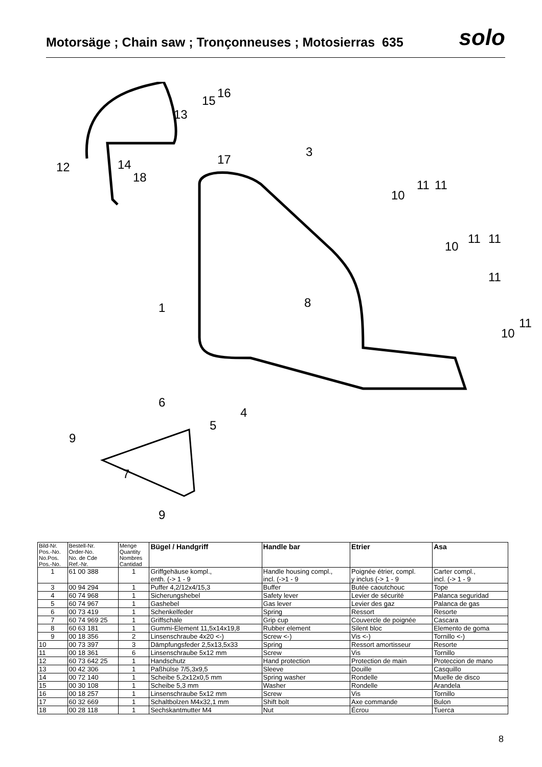Motorsäge ; Chain saw ; Tronçonneuses ; Motosierras 635
solo
12
14
18
13
15
16
17
3
10
11
11
10
11
11
11
11
10
1
8
6
4
5
9
7
9
| Bild-Nr. Pos.-No. No.Pos. Pos.-No. | Bestell-Nr. Order-No. No. de Cde Ref.-Nr. | Menge Quantity Nombres Cantidad | Bügel / Handgriff | Handle bar | Etrier | Asa |
| --- | --- | --- | --- | --- | --- | --- |
| 1 | 61 00 388 | 1 | Griffgehäuse kompl., enth. (-> 1 - 9 | Handle housing compl., incl. (->1 - 9 | Poignée étrier, compl. y inclus (-> 1 - 9 | Carter compl., incl. (-> 1 - 9 |
| 3 | 00 94 294 | 1 | Puffer 4,2/12x4/15,3 | Buffer | Butée caoutchouc | Tope |
| 4 | 60 74 968 | 1 | Sicherungshebel | Safety lever | Levier de sécurité | Palanca seguridad |
| 5 | 60 74 967 | 1 | Gashebel | Gas lever | Levier des gaz | Palanca de gas |
| 6 | 00 73 419 | 1 | Schenkelfeder | Spring | Ressort | Resorte |
| 7 | 60 74 969 25 | 1 | Griffschale | Grip cup | Couvercle de poignée | Cascara |
| 8 | 60 63 181 | 1 | Gummi-Element 11,5x14x19,8 | Rubber element | Silent bloc | Elemento de goma |
| 9 | 00 18 356 | 2 | Linsenschraube 4x20 <-) | Screw <-) | Vis <-) | Tornillo <-) |
| 10 | 00 73 397 | 3 | Dämpfungsfeder 2,5x13,5x33 | Spring | Ressort amortisseur | Resorte |
| 11 | 00 18 361 | 6 | Linsenschraube 5x12 mm | Screw | Vis | Tornillo |
| 12 | 60 73 642 25 | 1 | Handschutz | Hand protection | Protection de main | Proteccion de mano |
| 13 | 00 42 306 | 1 | Paßhülse 7/5,3x9,5 | Sleeve | Douille | Casquillo |
| 14 | 00 72 140 | 1 | Scheibe 5,2x12x0,5 mm | Spring washer | Rondelle | Muelle de disco |
| 15 | 00 30 108 | 1 | Scheibe 5,3 mm | Washer | Rondelle | Arandela |
| 16 | 00 18 257 | 1 | Linsenschraube 5x12 mm | Screw | Vis | Tornillo |
| 17 | 60 32 669 | 1 | Schaltbolzen M4x32,1 mm | Shift bolt | Axe commande | Bulon |
| 18 | 00 28 118 | 1 | Sechskantmutter M4 | Nut | Écrou | Tuerca |
8